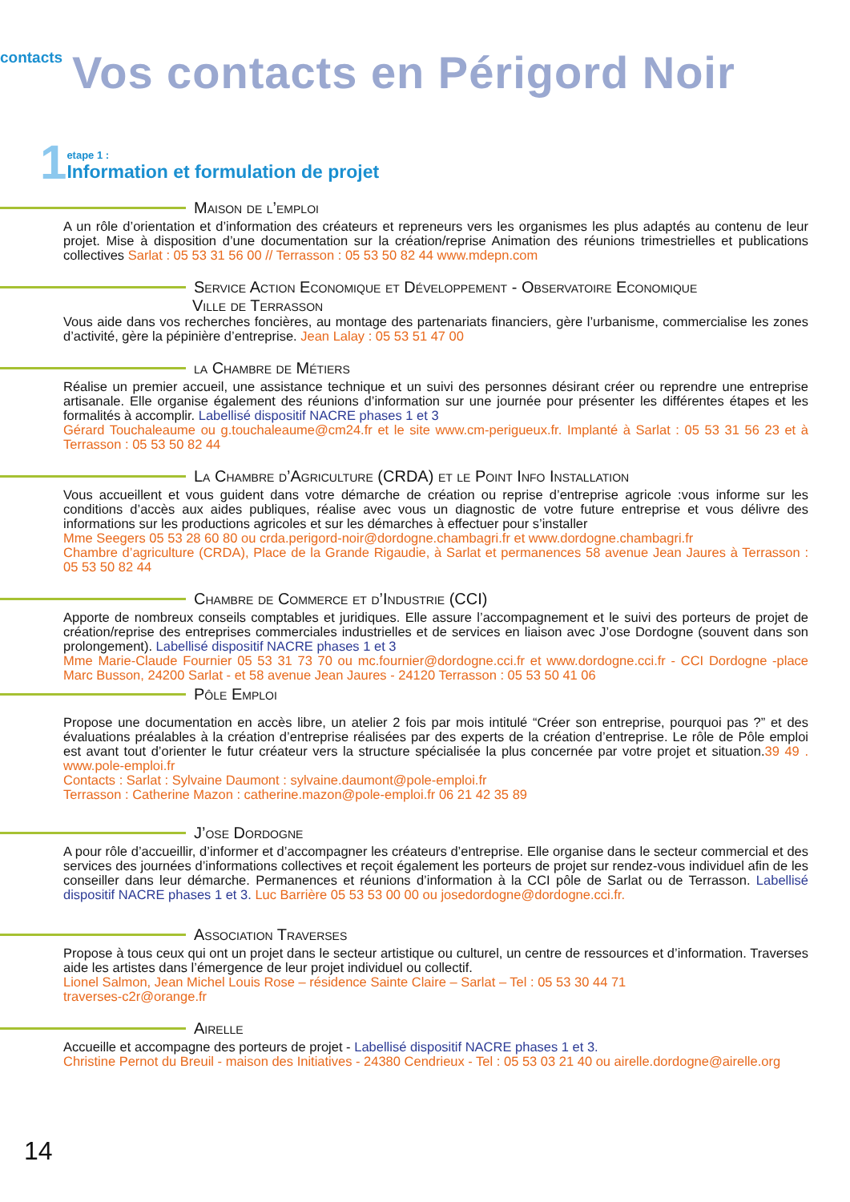contacts
Vos contacts en Périgord Noir
1
etape 1 :
Information et formulation de projet
Maison de l’emploi
A un rôle d’orientation et d’information des créateurs et repreneurs vers les organismes les plus adaptés au contenu de leur projet. Mise à disposition d’une documentation sur la création/reprise Animation des réunions trimestrielles et publications collectives Sarlat : 05 53 31 56 00 // Terrasson : 05 53 50 82 44 www.mdepn.com
Service Action Economique et Développement - Observatoire Economique
Ville de Terrasson
Vous aide dans vos recherches foncières, au montage des partenariats financiers, gère l’urbanisme, commercialise les zones d’activité, gère la pépinière d’entreprise. Jean Lalay : 05 53 51 47 00
la Chambre de Métiers
Réalise un premier accueil, une assistance technique et un suivi des personnes désirant créer ou reprendre une entreprise artisanale. Elle organise également des réunions d’information sur une journée pour présenter les différentes étapes et les formalités à accomplir. Labellisé dispositif NACRE phases 1 et 3
Gérard Touchaleaume ou g.touchaleaume@cm24.fr et le site www.cm-perigueux.fr. Implanté à Sarlat : 05 53 31 56 23 et à Terrasson : 05 53 50 82 44
La Chambre d’Agriculture (CRDA) et le Point Info Installation
Vous accueillent et vous guident dans votre démarche de création ou reprise d’entreprise agricole :vous informe sur les conditions d’accès aux aides publiques, réalise avec vous un diagnostic de votre future entreprise et vous délivre des informations sur les productions agricoles et sur les démarches à effectuer pour s’installer
Mme Seegers 05 53 28 60 80 ou crda.perigord-noir@dordogne.chambagri.fr et www.dordogne.chambagri.fr
Chambre d’agriculture (CRDA), Place de la Grande Rigaudie, à Sarlat et permanences 58 avenue Jean Jaures à Terrasson : 05 53 50 82 44
Chambre de Commerce et d’Industrie (CCI)
Apporte de nombreux conseils comptables et juridiques. Elle assure l’accompagnement et le suivi des porteurs de projet de création/reprise des entreprises commerciales industrielles et de services en liaison avec J’ose Dordogne (souvent dans son prolongement). Labellisé dispositif NACRE phases 1 et 3
Mme Marie-Claude Fournier 05 53 31 73 70 ou mc.fournier@dordogne.cci.fr et www.dordogne.cci.fr - CCI Dordogne -place Marc Busson, 24200 Sarlat - et 58 avenue Jean Jaures - 24120 Terrasson : 05 53 50 41 06
Pôle Emploi
Propose une documentation en accès libre, un atelier 2 fois par mois intitulé “Créer son entreprise, pourquoi pas ?” et des évaluations préalables à la création d’entreprise réalisées par des experts de la création d’entreprise. Le rôle de Pôle emploi est avant tout d’orienter le futur créateur vers la structure spécialisée la plus concernée par votre projet et situation.39 49 . www.pole-emploi.fr
Contacts : Sarlat : Sylvaine Daumont : sylvaine.daumont@pole-emploi.fr
Terrasson : Catherine Mazon : catherine.mazon@pole-emploi.fr 06 21 42 35 89
J’ose Dordogne
A pour rôle d’accueillir, d’informer et d’accompagner les créateurs d’entreprise. Elle organise dans le secteur commercial et des services des journées d’informations collectives et reçoit également les porteurs de projet sur rendez-vous individuel afin de les conseiller dans leur démarche. Permanences et réunions d’information à la CCI pôle de Sarlat ou de Terrasson. Labellisé dispositif NACRE phases 1 et 3. Luc Barrière 05 53 53 00 00 ou josedordogne@dordogne.cci.fr.
Association Traverses
Propose à tous ceux qui ont un projet dans le secteur artistique ou culturel, un centre de ressources et d’information. Traverses aide les artistes dans l’émergence de leur projet individuel ou collectif.
Lionel Salmon, Jean Michel Louis Rose – résidence Sainte Claire – Sarlat – Tel : 05 53 30 44 71
traverses-c2r@orange.fr
Airelle
Accueille et accompagne des porteurs de projet - Labellisé dispositif NACRE phases 1 et 3.
Christine Pernot du Breuil - maison des Initiatives - 24380 Cendrieux - Tel : 05 53 03 21 40 ou airelle.dordogne@airelle.org
14